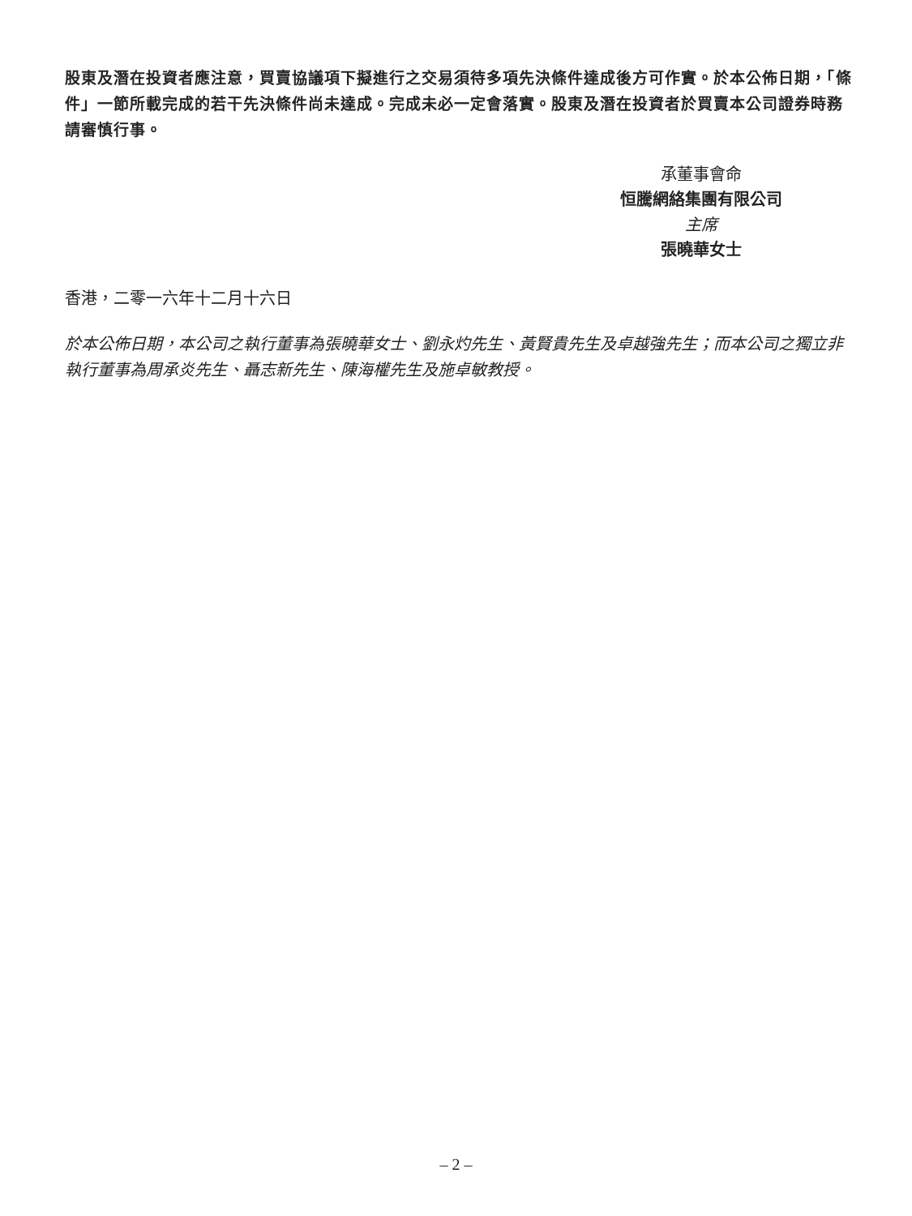股東及潛在投資者應注意，買賣協議項下擬進行之交易須待多項先決條件達成後方可作實。於本公佈日期，「條件」一節所載完成的若干先決條件尚未達成。完成未必一定會落實。股東及潛在投資者於買賣本公司證券時務請審慎行事。
承董事會命
恒騰網絡集團有限公司
主席
張曉華女士
香港，二零一六年十二月十六日
於本公佈日期，本公司之執行董事為張曉華女士、劉永灼先生、黃賢貴先生及卓越強先生；而本公司之獨立非執行董事為周承炎先生、聶志新先生、陳海權先生及施卓敏教授。
– 2 –